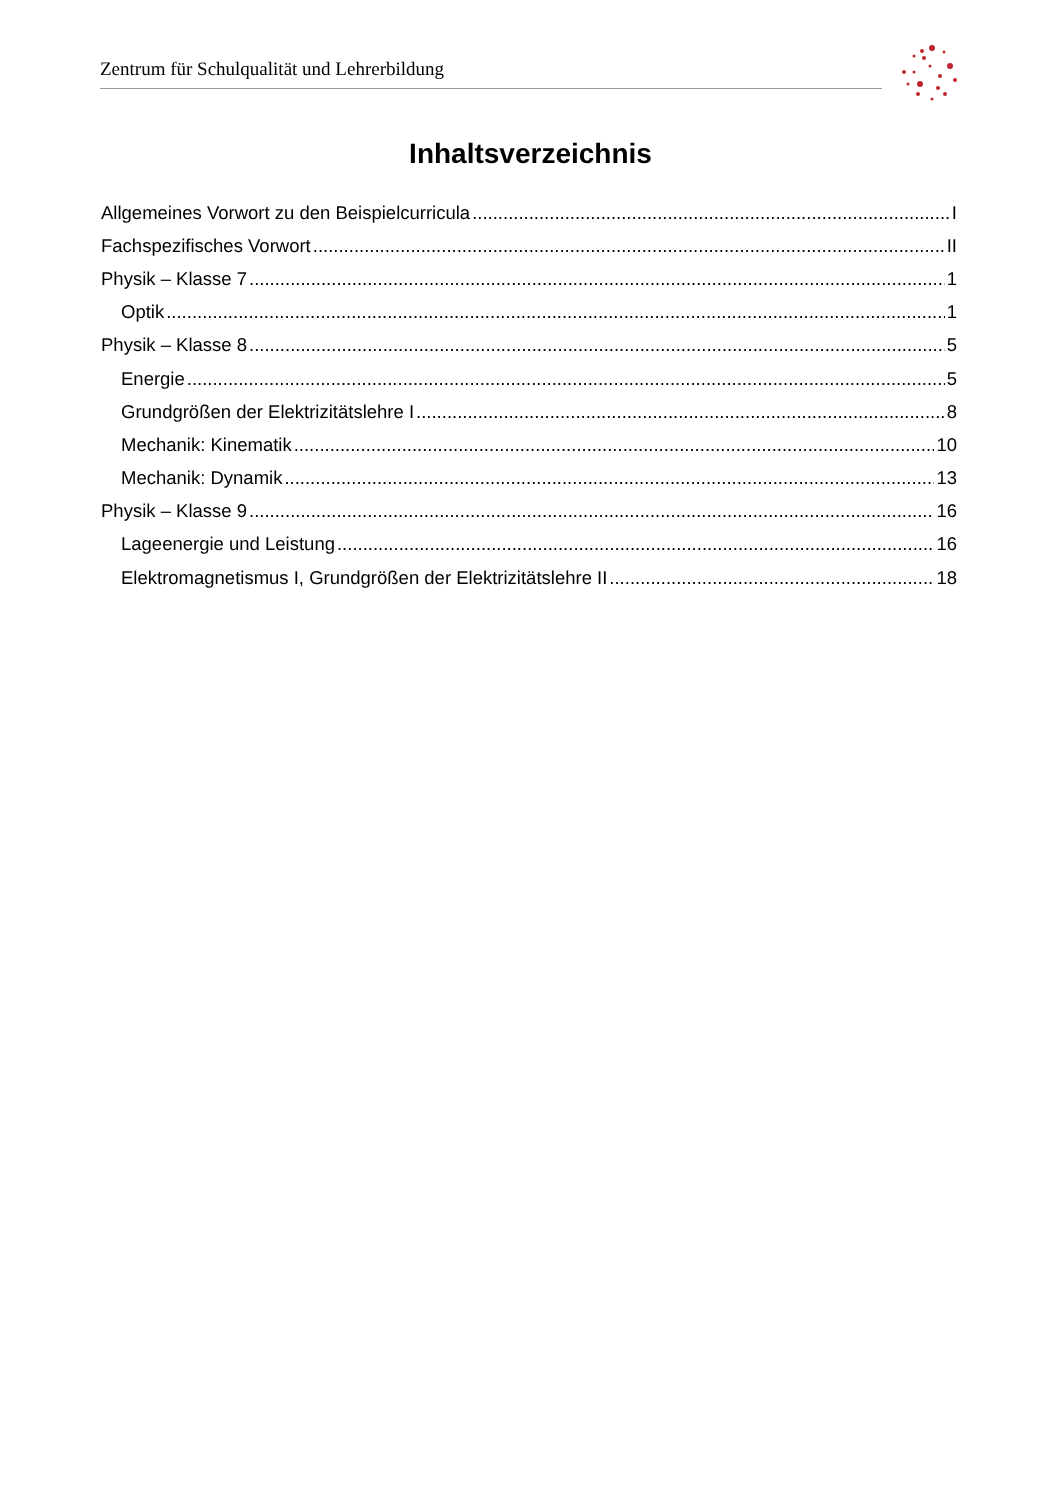Zentrum für Schulqualität und Lehrerbildung
Inhaltsverzeichnis
Allgemeines Vorwort zu den Beispielcurricula I
Fachspezifisches Vorwort II
Physik – Klasse 7 1
Optik 1
Physik – Klasse 8 5
Energie 5
Grundgrößen der Elektrizitätslehre I 8
Mechanik: Kinematik 10
Mechanik: Dynamik 13
Physik – Klasse 9 16
Lageenergie und Leistung 16
Elektromagnetismus I, Grundgrößen der Elektrizitätslehre II 18